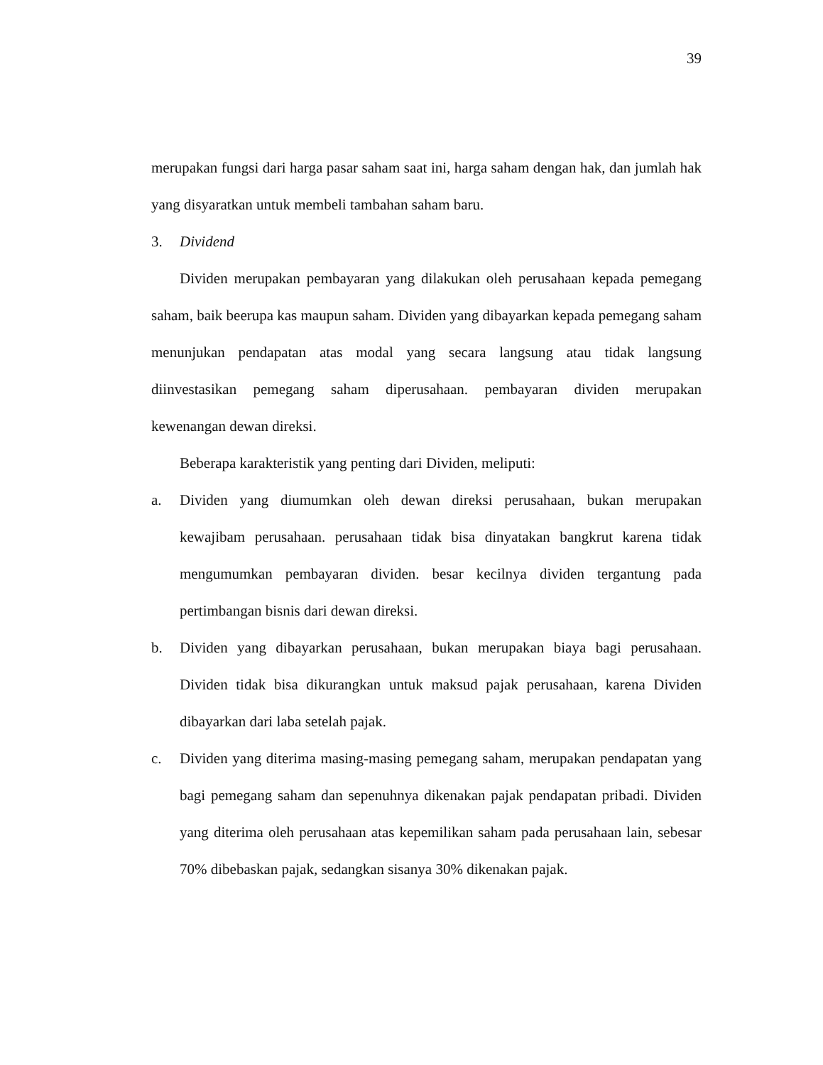39
merupakan fungsi dari harga pasar saham saat ini, harga saham dengan hak, dan jumlah hak yang disyaratkan untuk membeli tambahan saham baru.
3. Dividend
Dividen merupakan pembayaran yang dilakukan oleh perusahaan kepada pemegang saham, baik beerupa kas maupun saham. Dividen yang dibayarkan kepada pemegang saham menunjukan pendapatan atas modal yang secara langsung atau tidak langsung diinvestasikan pemegang saham diperusahaan. pembayaran dividen merupakan kewenangan dewan direksi.
Beberapa karakteristik yang penting dari Dividen, meliputi:
a. Dividen yang diumumkan oleh dewan direksi perusahaan, bukan merupakan kewajibam perusahaan. perusahaan tidak bisa dinyatakan bangkrut karena tidak mengumumkan pembayaran dividen. besar kecilnya dividen tergantung pada pertimbangan bisnis dari dewan direksi.
b. Dividen yang dibayarkan perusahaan, bukan merupakan biaya bagi perusahaan. Dividen tidak bisa dikurangkan untuk maksud pajak perusahaan, karena Dividen dibayarkan dari laba setelah pajak.
c. Dividen yang diterima masing-masing pemegang saham, merupakan pendapatan yang bagi pemegang saham dan sepenuhnya dikenakan pajak pendapatan pribadi. Dividen yang diterima oleh perusahaan atas kepemilikan saham pada perusahaan lain, sebesar 70% dibebaskan pajak, sedangkan sisanya 30% dikenakan pajak.